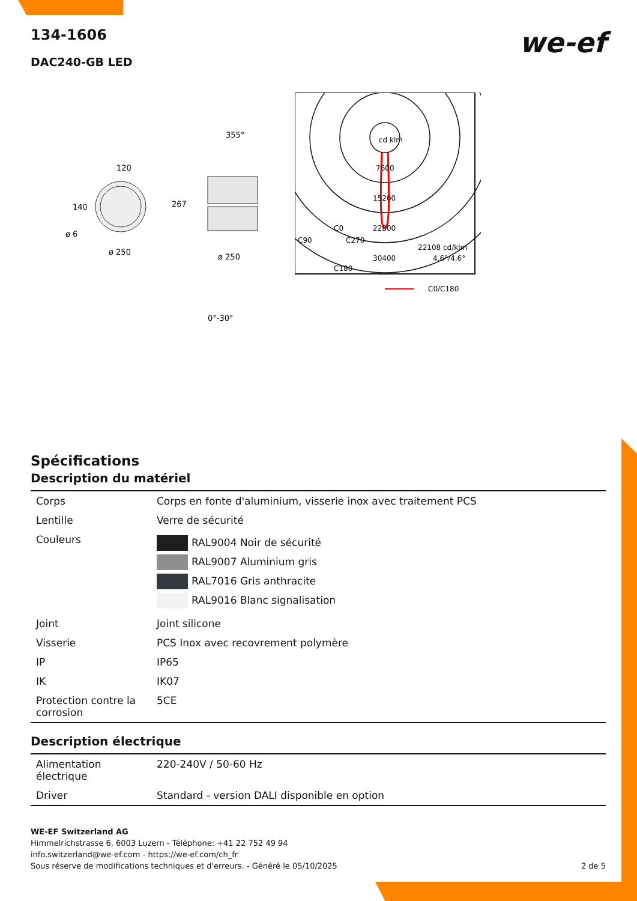we-ef
134-1606
DAC240-GB LED
120
140
ø 6
ø 250
355°
267
ø 250
0°-30°
cd klm
7600
15200
22800
30400
C0
C90
C270
C180
22108 cd/klm
4.6°/4.6°
C0/C180
Spécifications
Description du matériel
| Corps | Corps en fonte d'aluminium, visserie inox avec traitement PCS |
| Lentille | Verre de sécurité |
| Couleurs | RAL9004 Noir de sécurité RAL9007 Aluminium gris RAL7016 Gris anthracite RAL9016 Blanc signalisation |
| Joint | Joint silicone |
| Visserie | PCS Inox avec recovrement polymère |
| IP | IP65 |
| IK | IK07 |
| Protection contre la corrosion | 5CE |
Description électrique
| Alimentation électrique | 220-240V / 50-60 Hz |
| Driver | Standard - version DALI disponible en option |
WE-EF Switzerland AG
Himmelrichstrasse 6, 6003 Luzern - Téléphone: +41 22 752 49 94
info.switzerland@we-ef.com - https://we-ef.com/ch_fr
Sous réserve de modifications techniques et d'erreurs. - Généré le 05/10/2025 2 de 5